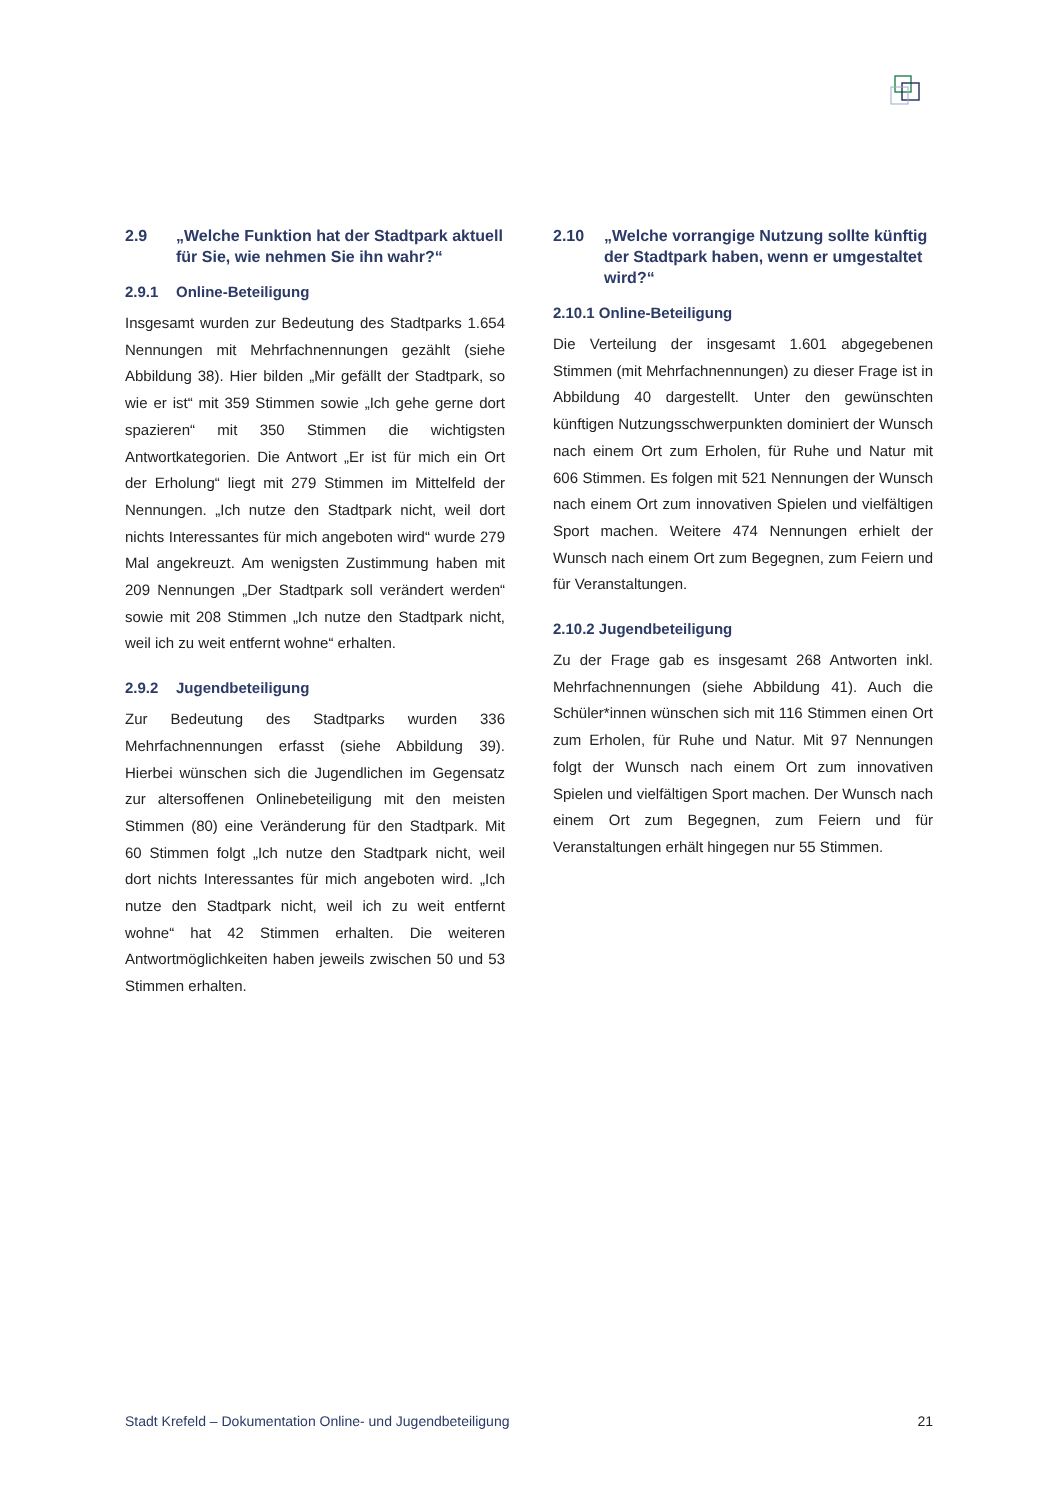2.9 „Welche Funktion hat der Stadtpark aktuell für Sie, wie nehmen Sie ihn wahr?“
2.9.1 Online-Beteiligung
Insgesamt wurden zur Bedeutung des Stadtparks 1.654 Nennungen mit Mehrfachnennungen gezählt (siehe Abbildung 38). Hier bilden „Mir gefällt der Stadtpark, so wie er ist“ mit 359 Stimmen sowie „Ich gehe gerne dort spazieren“ mit 350 Stimmen die wichtigsten Antwortkategorien. Die Antwort „Er ist für mich ein Ort der Erholung“ liegt mit 279 Stimmen im Mittelfeld der Nennungen. „Ich nutze den Stadtpark nicht, weil dort nichts Interessantes für mich angeboten wird“ wurde 279 Mal angekreuzt. Am wenigsten Zustimmung haben mit 209 Nennungen „Der Stadtpark soll verändert werden“ sowie mit 208 Stimmen „Ich nutze den Stadtpark nicht, weil ich zu weit entfernt wohne“ erhalten.
2.9.2 Jugendbeteiligung
Zur Bedeutung des Stadtparks wurden 336 Mehrfachnennungen erfasst (siehe Abbildung 39). Hierbei wünschen sich die Jugendlichen im Gegensatz zur altersoffenen Onlinebeteiligung mit den meisten Stimmen (80) eine Veränderung für den Stadtpark. Mit 60 Stimmen folgt „Ich nutze den Stadtpark nicht, weil dort nichts Interessantes für mich angeboten wird. „Ich nutze den Stadtpark nicht, weil ich zu weit entfernt wohne“ hat 42 Stimmen erhalten. Die weiteren Antwortmöglichkeiten haben jeweils zwischen 50 und 53 Stimmen erhalten.
2.10 „Welche vorrangige Nutzung sollte künftig der Stadtpark haben, wenn er umgestaltet wird?“
2.10.1 Online-Beteiligung
Die Verteilung der insgesamt 1.601 abgegebenen Stimmen (mit Mehrfachnennungen) zu dieser Frage ist in Abbildung 40 dargestellt. Unter den gewünschten künftigen Nutzungsschwerpunkten dominiert der Wunsch nach einem Ort zum Erholen, für Ruhe und Natur mit 606 Stimmen. Es folgen mit 521 Nennungen der Wunsch nach einem Ort zum innovativen Spielen und vielfältigen Sport machen. Weitere 474 Nennungen erhielt der Wunsch nach einem Ort zum Begegnen, zum Feiern und für Veranstaltungen.
2.10.2 Jugendbeteiligung
Zu der Frage gab es insgesamt 268 Antworten inkl. Mehrfachnennungen (siehe Abbildung 41). Auch die Schüler*innen wünschen sich mit 116 Stimmen einen Ort zum Erholen, für Ruhe und Natur. Mit 97 Nennungen folgt der Wunsch nach einem Ort zum innovativen Spielen und vielfältigen Sport machen. Der Wunsch nach einem Ort zum Begegnen, zum Feiern und für Veranstaltungen erhält hingegen nur 55 Stimmen.
Stadt Krefeld – Dokumentation Online- und Jugendbeteiligung 21